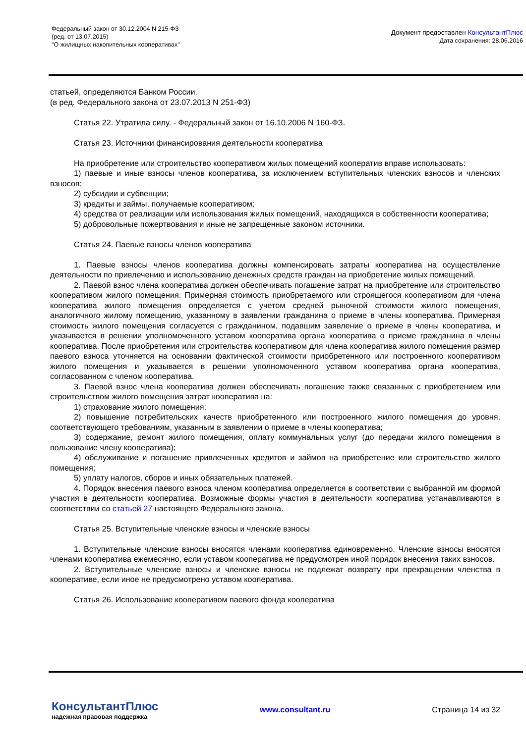Федеральный закон от 30.12.2004 N 215-ФЗ
(ред. от 13.07.2015)
"О жилищных накопительных кооперативах"
Документ предоставлен КонсультантПлюс
Дата сохранения: 28.06.2016
статьей, определяются Банком России.
(в ред. Федерального закона от 23.07.2013 N 251-ФЗ)
Статья 22. Утратила силу. - Федеральный закон от 16.10.2006 N 160-ФЗ.
Статья 23. Источники финансирования деятельности кооператива
На приобретение или строительство кооперативом жилых помещений кооператив вправе использовать:
1) паевые и иные взносы членов кооператива, за исключением вступительных членских взносов и членских взносов;
2) субсидии и субвенции;
3) кредиты и займы, получаемые кооперативом;
4) средства от реализации или использования жилых помещений, находящихся в собственности кооператива;
5) добровольные пожертвования и иные не запрещенные законом источники.
Статья 24. Паевые взносы членов кооператива
1. Паевые взносы членов кооператива должны компенсировать затраты кооператива на осуществление деятельности по привлечению и использованию денежных средств граждан на приобретение жилых помещений.
2. Паевой взнос члена кооператива должен обеспечивать погашение затрат на приобретение или строительство кооперативом жилого помещения. Примерная стоимость приобретаемого или строящегося кооперативом для члена кооператива жилого помещения определяется с учетом средней рыночной стоимости жилого помещения, аналогичного жилому помещению, указанному в заявлении гражданина о приеме в члены кооператива. Примерная стоимость жилого помещения согласуется с гражданином, подавшим заявление о приеме в члены кооператива, и указывается в решении уполномоченного уставом кооператива органа кооператива о приеме гражданина в члены кооператива. После приобретения или строительства кооперативом для члена кооператива жилого помещения размер паевого взноса уточняется на основании фактической стоимости приобретенного или построенного кооперативом жилого помещения и указывается в решении уполномоченного уставом кооператива органа кооператива, согласованном с членом кооператива.
3. Паевой взнос члена кооператива должен обеспечивать погашение также связанных с приобретением или строительством жилого помещения затрат кооператива на:
1) страхование жилого помещения;
2) повышение потребительских качеств приобретенного или построенного жилого помещения до уровня, соответствующего требованиям, указанным в заявлении о приеме в члены кооператива;
3) содержание, ремонт жилого помещения, оплату коммунальных услуг (до передачи жилого помещения в пользование члену кооператива);
4) обслуживание и погашение привлеченных кредитов и займов на приобретение или строительство жилого помещения;
5) уплату налогов, сборов и иных обязательных платежей.
4. Порядок внесения паевого взноса членом кооператива определяется в соответствии с выбранной им формой участия в деятельности кооператива. Возможные формы участия в деятельности кооператива устанавливаются в соответствии со статьей 27 настоящего Федерального закона.
Статья 25. Вступительные членские взносы и членские взносы
1. Вступительные членские взносы вносятся членами кооператива единовременно. Членские взносы вносятся членами кооператива ежемесячно, если уставом кооператива не предусмотрен иной порядок внесения таких взносов.
2. Вступительные членские взносы и членские взносы не подлежат возврату при прекращении членства в кооперативе, если иное не предусмотрено уставом кооператива.
Статья 26. Использование кооперативом паевого фонда кооператива
КонсультантПлюс
надежная правовая поддержка
www.consultant.ru Страница 14 из 32